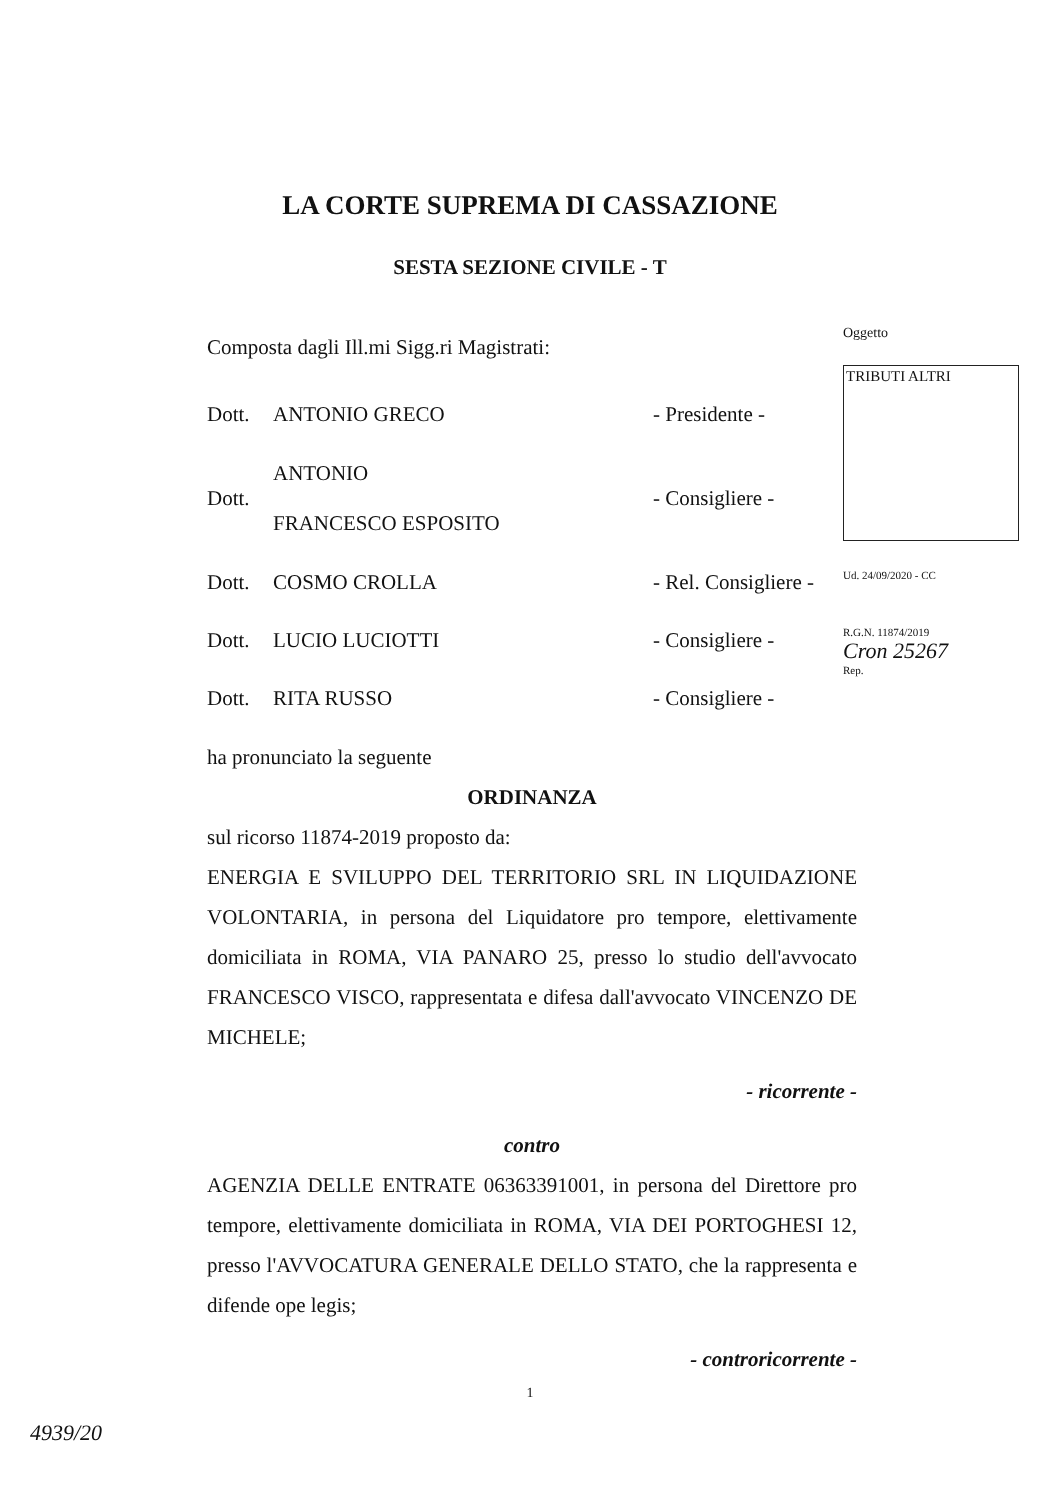LA CORTE SUPREMA DI CASSAZIONE
SESTA SEZIONE CIVILE - T
Oggetto
TRIBUTI ALTRI
Ud. 24/09/2020 - CC
R.G.N. 11874/2019
Cron 25267
Rep.
Composta dagli Ill.mi Sigg.ri Magistrati:
Dott. ANTONIO GRECO - Presidente -
Dott. ANTONIO
FRANCESCO ESPOSITO - Consigliere -
Dott. COSMO CROLLA - Rel. Consigliere -
Dott. LUCIO LUCIOTTI - Consigliere -
Dott. RITA RUSSO - Consigliere -
ha pronunciato la seguente
ORDINANZA
sul ricorso 11874-2019 proposto da:
ENERGIA E SVILUPPO DEL TERRITORIO SRL IN LIQUIDAZIONE VOLONTARIA, in persona del Liquidatore pro tempore, elettivamente domiciliata in ROMA, VIA PANARO 25, presso lo studio dell'avvocato FRANCESCO VISCO, rappresentata e difesa dall'avvocato VINCENZO DE MICHELE;
- ricorrente -
contro
AGENZIA DELLE ENTRATE 06363391001, in persona del Direttore pro tempore, elettivamente domiciliata in ROMA, VIA DEI PORTOGHESI 12, presso l'AVVOCATURA GENERALE DELLO STATO, che la rappresenta e difende ope legis;
- controricorrente -
1
4939/20